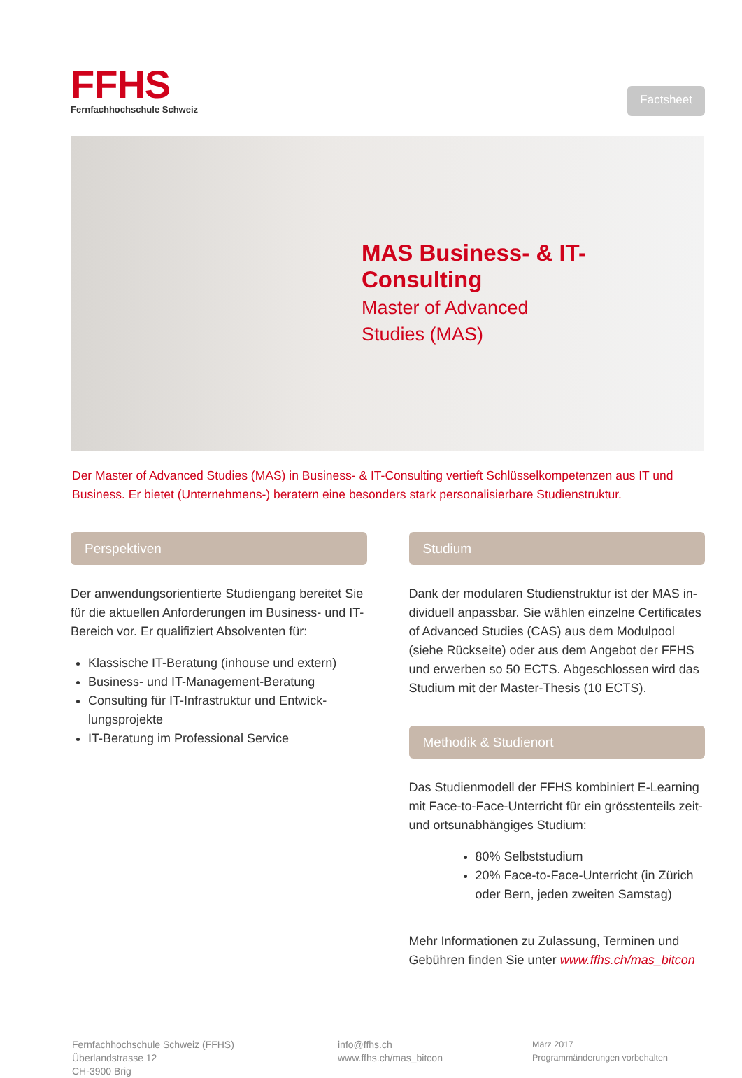FFHS
Fernfachhochschule Schweiz
Factsheet
MAS Business- & IT-Consulting
Master of Advanced Studies (MAS)
Der Master of Advanced Studies (MAS) in Business- & IT-Consulting vertieft Schlüsselkompetenzen aus IT und Business. Er bietet (Unternehmens-) beratern eine besonders stark personalisierbare Studienstruktur.
Perspektiven
Der anwendungsorientierte Studiengang bereitet Sie für die aktuellen Anforderungen im Business- und IT-Bereich vor. Er qualifiziert Absolventen für:
Klassische IT-Beratung (inhouse und extern)
Business- und IT-Management-Beratung
Consulting für IT-Infrastruktur und Entwick-lungsprojekte
IT-Beratung im Professional Service
Studium
Dank der modularen Studienstruktur ist der MAS in-dividuell anpassbar. Sie wählen einzelne Certificates of Advanced Studies (CAS) aus dem Modulpool (siehe Rückseite) oder aus dem Angebot der FFHS und erwerben so 50 ECTS. Abgeschlossen wird das Studium mit der Master-Thesis (10 ECTS).
Methodik & Studienort
Das Studienmodell der FFHS kombiniert E-Learning mit Face-to-Face-Unterricht für ein grösstenteils zeit- und ortsunabhängiges Studium:
80% Selbststudium
20% Face-to-Face-Unterricht (in Zürich oder Bern, jeden zweiten Samstag)
Mehr Informationen zu Zulassung, Terminen und Gebühren finden Sie unter www.ffhs.ch/mas_bitcon
Fernfachhochschule Schweiz (FFHS)
Überlandstrasse 12
CH-3900 Brig
info@ffhs.ch
www.ffhs.ch/mas_bitcon
März 2017
Programmänderungen vorbehalten